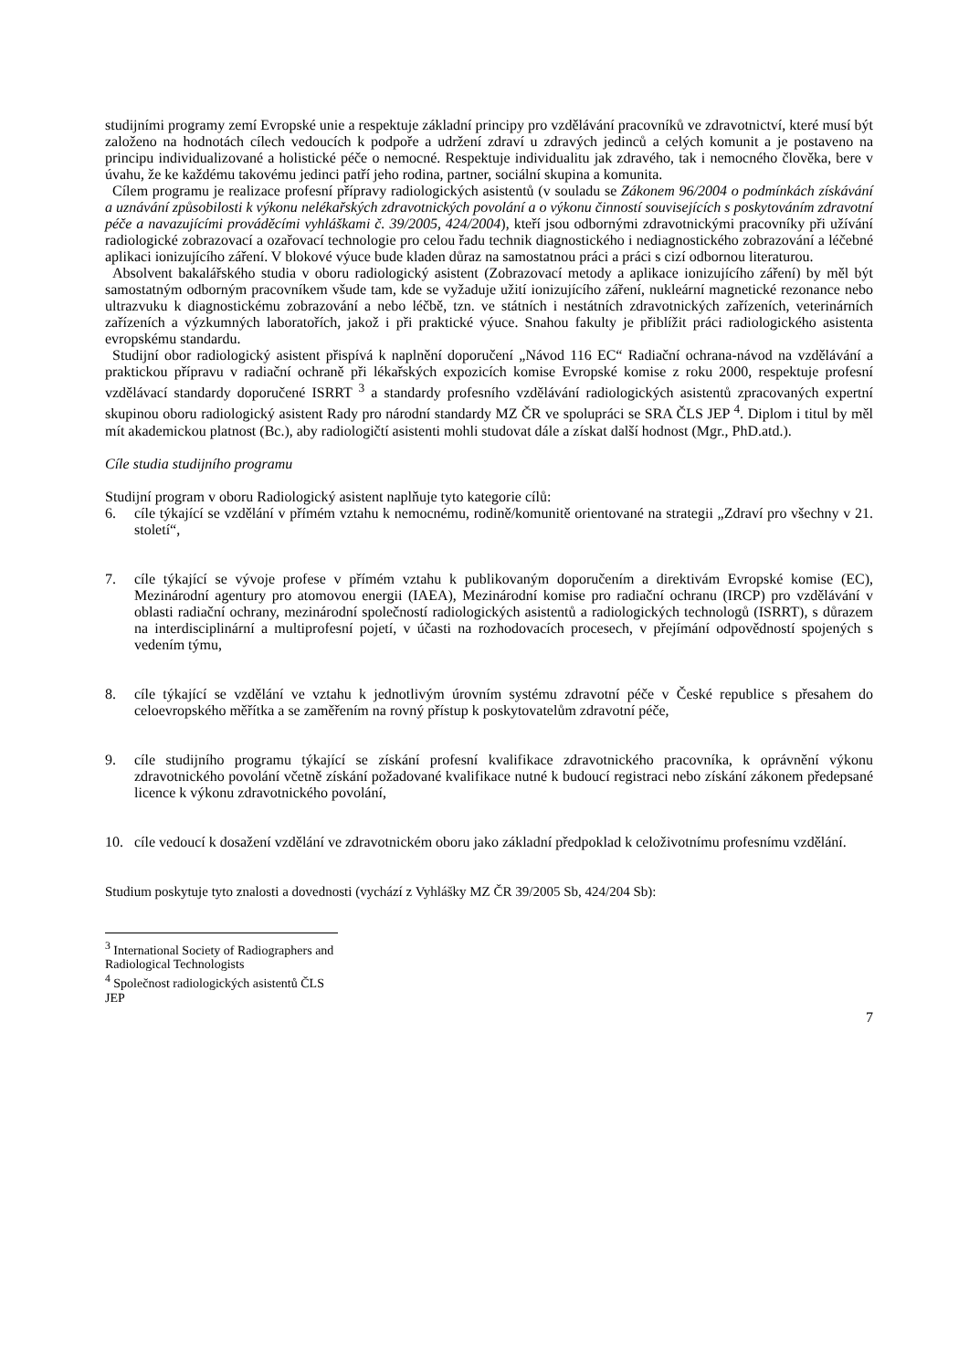studijními programy zemí Evropské unie a respektuje základní principy pro vzdělávání pracovníků ve zdravotnictví, které musí být založeno na hodnotách cílech vedoucích k podpoře a udržení zdraví u zdravých jedinců a celých komunit a je postaveno na principu individualizované a holistické péče o nemocné. Respektuje individualitu jak zdravého, tak i nemocného člověka, bere v úvahu, že ke každému takovému jedinci patří jeho rodina, partner, sociální skupina a komunita.
Cílem programu je realizace profesní přípravy radiologických asistentů (v souladu se Zákonem 96/2004 o podmínkách získávání a uznávání způsobilosti k výkonu nelékařských zdravotnických povolání a o výkonu činností souvisejících s poskytováním zdravotní péče a navazujícími prováděcími vyhláškami č. 39/2005, 424/2004), kteří jsou odbornými zdravotnickými pracovníky při užívání radiologické zobrazovací a ozařovací technologie pro celou řadu technik diagnostického i nediagnostického zobrazování a léčebné aplikaci ionizujícího záření. V blokové výuce bude kladen důraz na samostatnou práci a práci s cizí odbornou literaturou.
Absolvent bakalářského studia v oboru radiologický asistent (Zobrazovací metody a aplikace ionizujícího záření) by měl být samostatným odborným pracovníkem všude tam, kde se vyžaduje užití ionizujícího záření, nukleární magnetické rezonance nebo ultrazvuku k diagnostickému zobrazování a nebo léčbě, tzn. ve státních i nestátních zdravotnických zařízeních, veterinárních zařízeních a výzkumných laboratořích, jakož i při praktické výuce. Snahou fakulty je přiblížit práci radiologického asistenta evropskému standardu.
Studijní obor radiologický asistent přispívá k naplnění doporučení „Návod 116 EC“ Radiační ochrana-návod na vzdělávání a praktickou přípravu v radiační ochraně při lékařských expozicích komise Evropské komise z roku 2000, respektuje profesní vzdělávací standardy doporučené ISRRT <sup>3</sup> a standardy profesního vzdělávání radiologických asistentů zpracovaných expertní skupinou oboru radiologický asistent Rady pro národní standardy MZ ČR ve spolupráci se SRA ČLS JEP <sup>4</sup>. Diplom i titul by měl mít akademickou platnost (Bc.), aby radiologičtí asistenti mohli studovat dále a získat další hodnost (Mgr., PhD.atd.).
Cíle studia studijního programu
Studijní program v oboru Radiologický asistent naplňuje tyto kategorie cílů:
6. cíle týkající se vzdělání v přímém vztahu k nemocnému, rodině/komunitě orientované na strategii „Zdraví pro všechny v 21. století“,
7. cíle týkající se vývoje profese v přímém vztahu k publikovaným doporučením a direktivám Evropské komise (EC), Mezinárodní agentury pro atomovou energii (IAEA), Mezinárodní komise pro radiační ochranu (IRCP) pro vzdělávání v oblasti radiační ochrany, mezinárodní společností radiologických asistentů a radiologických technologů (ISRRT), s důrazem na interdisciplinární a multiprofesní pojetí, v účasti na rozhodovacích procesech, v přejímání odpovědností spojených s vedením týmu,
8. cíle týkající se vzdělání ve vztahu k jednotlivým úrovním systému zdravotní péče v České republice s přesahem do celoevropského měřítka a se zaměřením na rovný přístup k poskytovatelům zdravotní péče,
9. cíle studijního programu týkající se získání profesní kvalifikace zdravotnického pracovníka, k oprávnění výkonu zdravotnického povolání včetně získání požadované kvalifikace nutné k budoucí registraci nebo získání zákonem předepsané licence k výkonu zdravotnického povolání,
10. cíle vedoucí k dosažení vzdělání ve zdravotnickém oboru jako základní předpoklad k celoživotnímu profesnímu vzdělání.
Studium poskytuje tyto znalosti a dovednosti (vychází z Vyhlášky MZ ČR 39/2005 Sb, 424/204 Sb):
<sup>3</sup> International Society of Radiographers and Radiological Technologists
<sup>4</sup> Společnost radiologických asistentů ČLS JEP
7